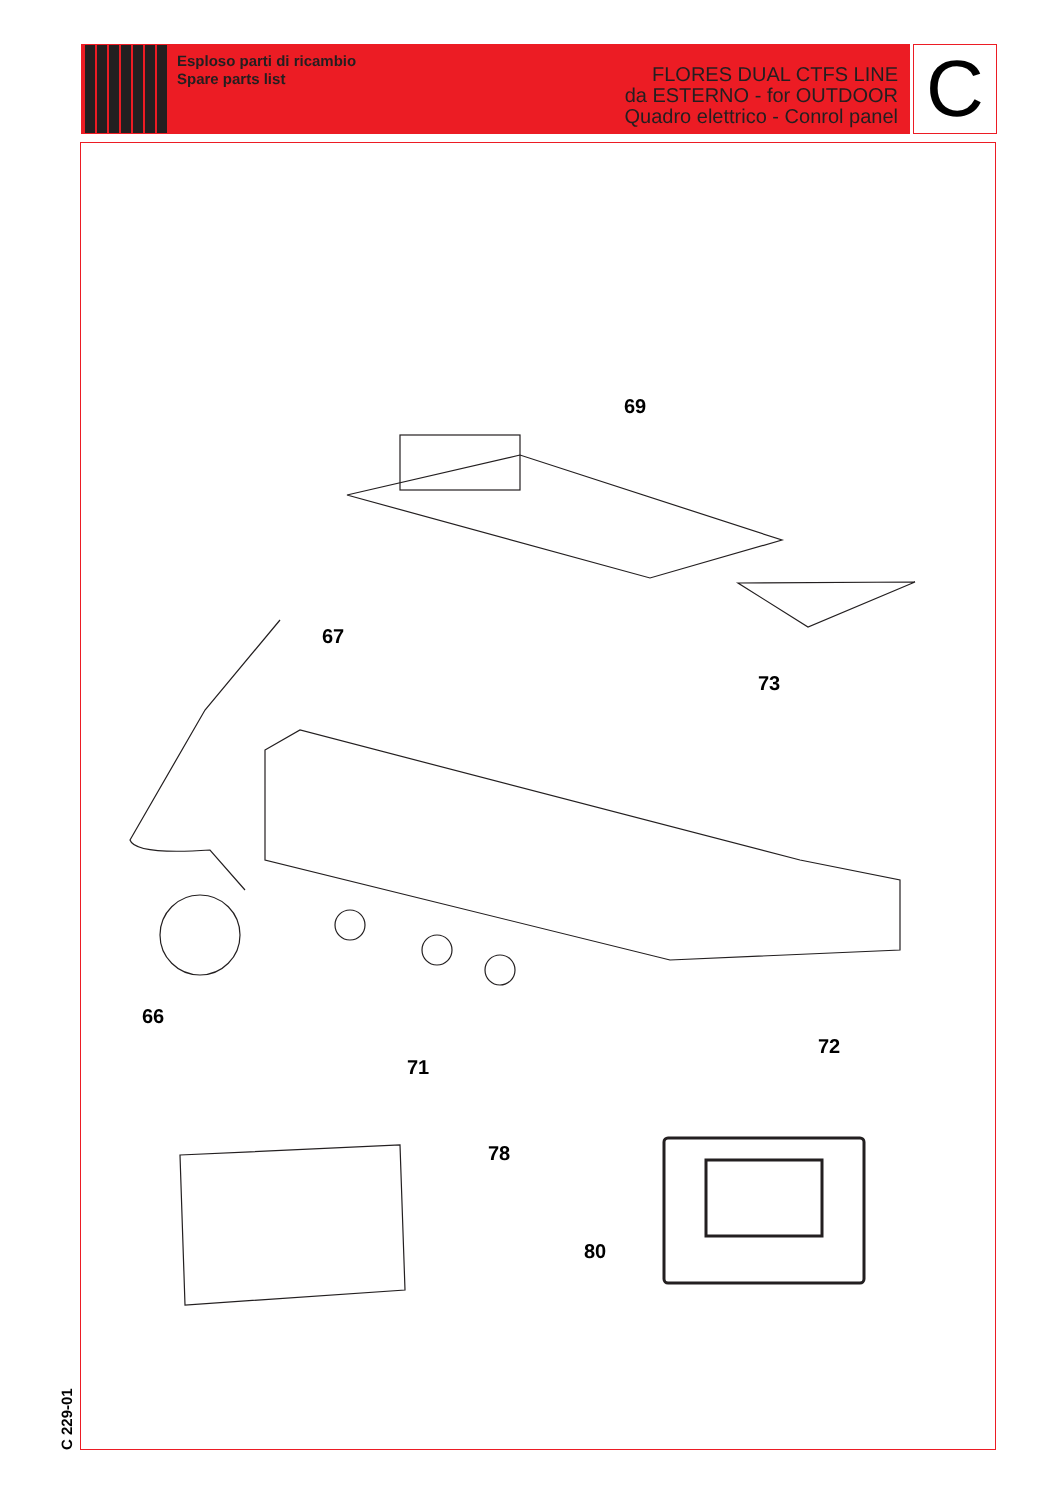Esploso parti di ricambio
Spare parts list
FLORES DUAL CTFS LINE
da ESTERNO - for OUTDOOR
Quadro elettrico - Conrol panel
C
69
67
73
66
71
72
78
80
C 229-01